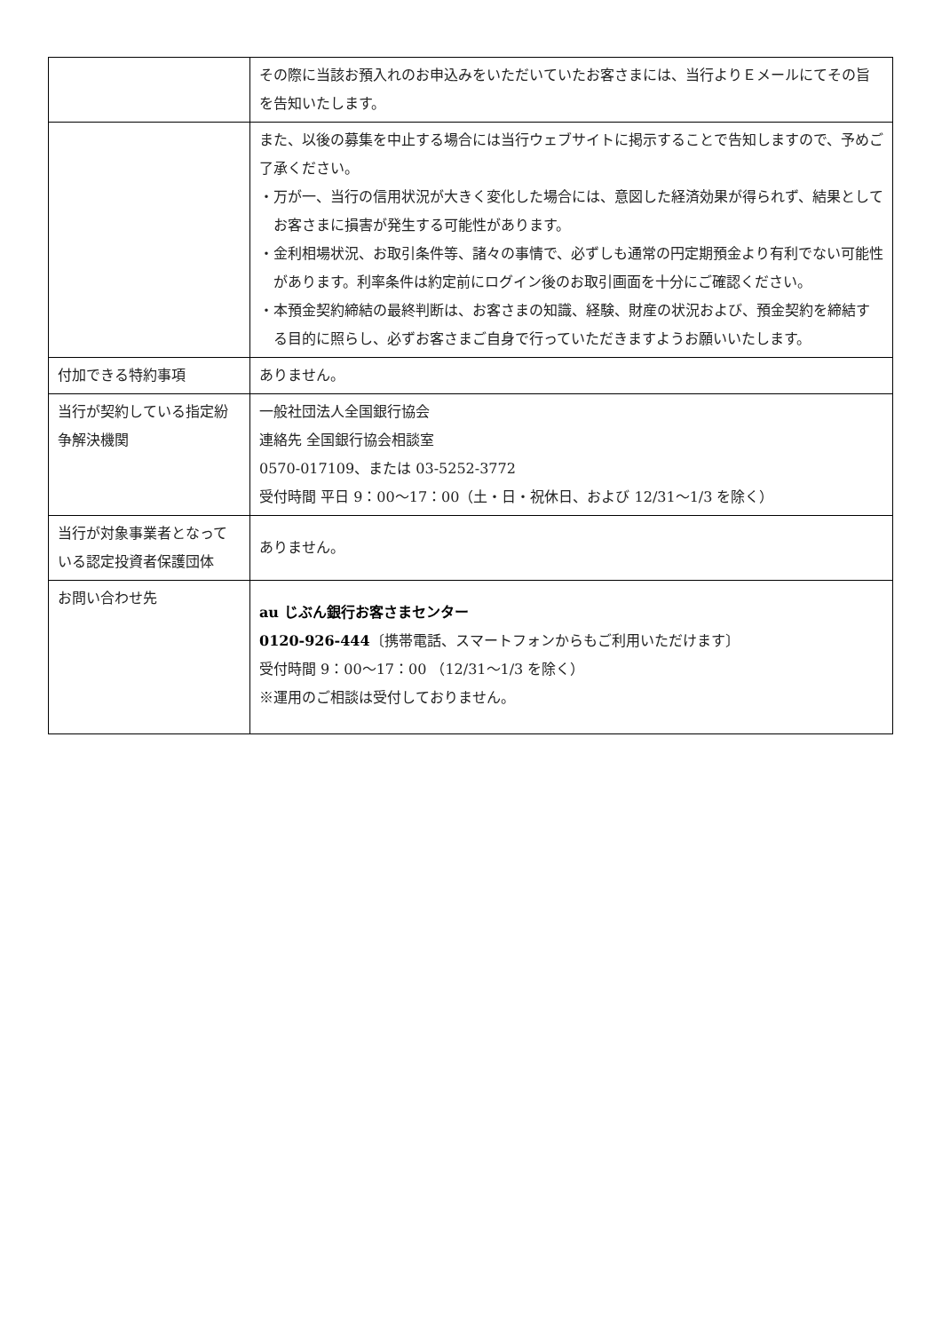| | その際に当該お預入れのお申込みをいただいていたお客さまには、当行よりＥメールにてその旨を告知いたします。 |
| | また、以後の募集を中止する場合には当行ウェブサイトに掲示することで告知しますので、予めご了承ください。 ・万が一、当行の信用状況が大きく変化した場合には、意図した経済効果が得られず、結果としてお客さまに損害が発生する可能性があります。 ・金利相場状況、お取引条件等、諸々の事情で、必ずしも通常の円定期預金より有利でない可能性があります。利率条件は約定前にログイン後のお取引画面を十分にご確認ください。 ・本預金契約締結の最終判断は、お客さまの知識、経験、財産の状況および、預金契約を締結する目的に照らし、必ずお客さまご自身で行っていただきますようお願いいたします。 |
| 付加できる特約事項 | ありません。 |
| 当行が契約している指定紛争解決機関 | 一般社団法人全国銀行協会 連絡先 全国銀行協会相談室 0570-017109、または 03-5252-3772 受付時間 平日 9：00～17：00（土・日・祝休日、および 12/31～1/3 を除く） |
| 当行が対象事業者となっている認定投資者保護団体 | ありません。 |
| お問い合わせ先 | au じぶん銀行お客さまセンター 0120-926-444 〔携帯電話、スマートフォンからもご利用いただけます〕 受付時間 9：00～17：00 （12/31～1/3 を除く） ※運用のご相談は受付しておりません。 |